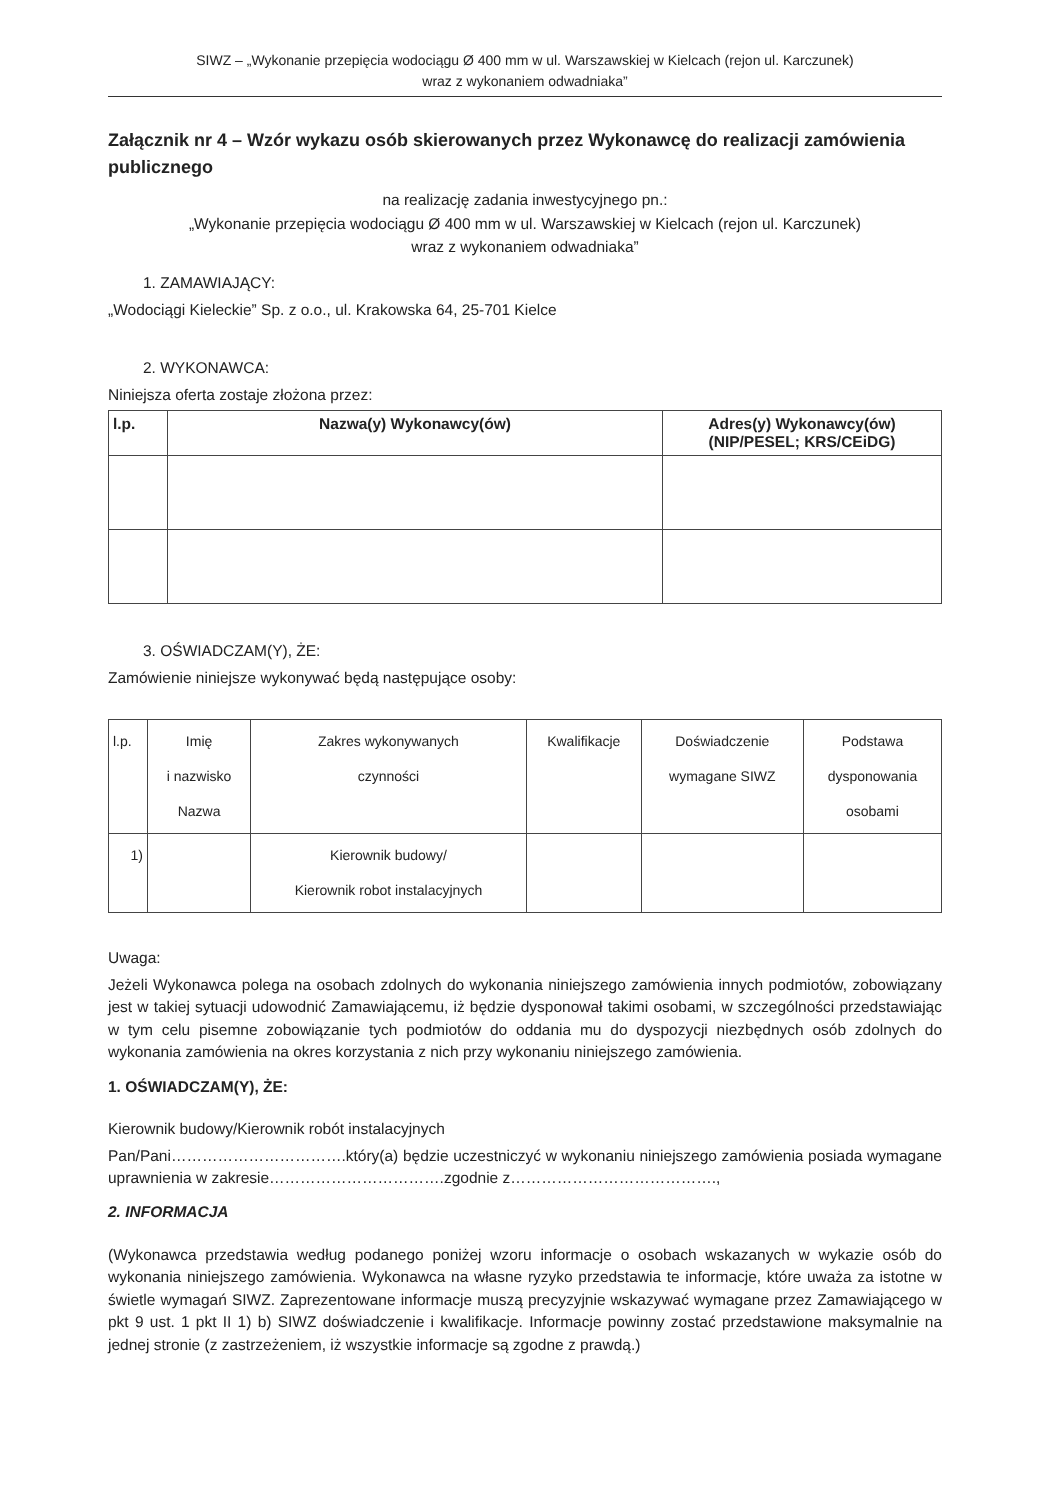SIWZ – „Wykonanie przepięcia wodociągu Ø 400 mm w ul. Warszawskiej w Kielcach (rejon ul. Karczunek)
wraz z wykonaniem odwadniaka”
Załącznik nr 4 – Wzór wykazu osób skierowanych przez Wykonawcę do realizacji zamówienia publicznego
na realizację zadania inwestycyjnego pn.:
„Wykonanie przepięcia wodociągu Ø 400 mm w ul. Warszawskiej w Kielcach (rejon ul. Karczunek)
wraz z wykonaniem odwadniaka”
1. ZAMAWIAJĄCY:
„Wodociągi Kieleckie” Sp. z o.o., ul. Krakowska 64, 25-701 Kielce
2. WYKONAWCA:
Niniejsza oferta zostaje złożona przez:
| l.p. | Nazwa(y) Wykonawcy(ów) | Adres(y) Wykonawcy(ów) (NIP/PESEL; KRS/CEiDG) |
| --- | --- | --- |
3. OŚWIADCZAM(Y), ŻE:
Zamówienie niniejsze wykonywać będą następujące osoby:
| l.p. | Imię i nazwisko Nazwa | Zakres wykonywanych czynności | Kwalifikacje | Doświadczenie wymagane SIWZ | Podstawa dysponowania osobami |
| 1) | | Kierownik budowy/ Kierownik robot instalacyjnych | | | |
Uwaga:
Jeżeli Wykonawca polega na osobach zdolnych do wykonania niniejszego zamówienia innych podmiotów, zobowiązany jest w takiej sytuacji udowodnić Zamawiającemu, iż będzie dysponował takimi osobami, w szczególności przedstawiając w tym celu pisemne zobowiązanie tych podmiotów do oddania mu do dyspozycji niezbędnych osób zdolnych do wykonania zamówienia na okres korzystania z nich przy wykonaniu niniejszego zamówienia.
1. OŚWIADCZAM(Y), ŻE:
Kierownik budowy/Kierownik robót instalacyjnych
Pan/Pani…………………………….który(a) będzie uczestniczyć w wykonaniu niniejszego zamówienia posiada wymagane uprawnienia w zakresie…………………………….zgodnie z………………………………….,
2. INFORMACJA
(Wykonawca przedstawia według podanego poniżej wzoru informacje o osobach wskazanych w wykazie osób do wykonania niniejszego zamówienia. Wykonawca na własne ryzyko przedstawia te informacje, które uważa za istotne w świetle wymagań SIWZ. Zaprezentowane informacje muszą precyzyjnie wskazywać wymagane przez Zamawiającego w pkt 9 ust. 1 pkt II 1) b) SIWZ doświadczenie i kwalifikacje. Informacje powinny zostać przedstawione maksymalnie na jednej stronie (z zastrzeżeniem, iż wszystkie informacje są zgodne z prawdą.)